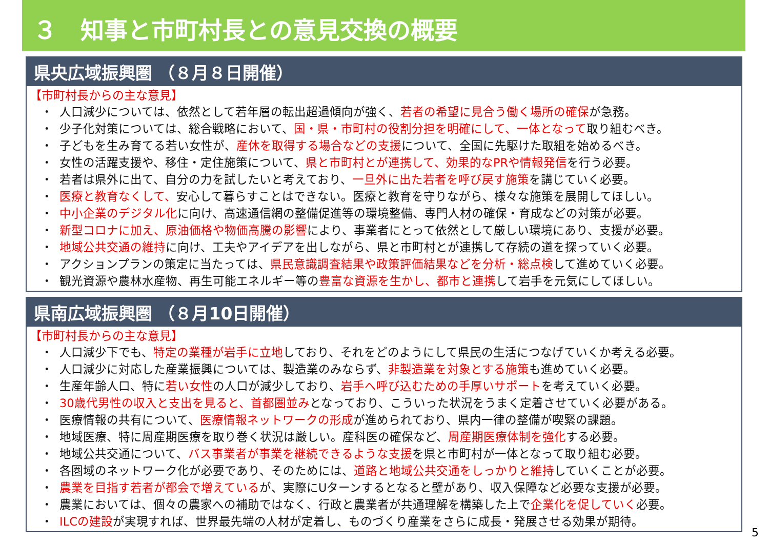３　知事と市町村長との意見交換の概要
県央広域振興圏 （８月８日開催）
【市町村長からの主な意見】
・ 人口減少については、依然として若年層の転出超過傾向が強く、若者の希望に見合う働く場所の確保が急務。
・ 少子化対策については、総合戦略において、国・県・市町村の役割分担を明確にして、一体となって取り組むべき。
・ 子どもを生み育てる若い女性が、産休を取得する場合などの支援について、全国に先駆けた取組を始めるべき。
・ 女性の活躍支援や、移住・定住施策について、県と市町村とが連携して、効果的なPRや情報発信を行う必要。
・ 若者は県外に出て、自分の力を試したいと考えており、一旦外に出た若者を呼び戻す施策を講じていく必要。
・ 医療と教育なくして、安心して暮らすことはできない。医療と教育を守りながら、様々な施策を展開してほしい。
・ 中小企業のデジタル化に向け、高速通信網の整備促進等の環境整備、専門人材の確保・育成などの対策が必要。
・ 新型コロナに加え、原油価格や物価高騰の影響により、事業者にとって依然として厳しい環境にあり、支援が必要。
・ 地域公共交通の維持に向け、工夫やアイデアを出しながら、県と市町村とが連携して存続の道を探っていく必要。
・ アクションプランの策定に当たっては、県民意識調査結果や政策評価結果などを分析・総点検して進めていく必要。
・ 観光資源や農林水産物、再生可能エネルギー等の豊富な資源を生かし、都市と連携して岩手を元気にしてほしい。
県南広域振興圏 （８月10日開催）
【市町村長からの主な意見】
・ 人口減少下でも、特定の業種が岩手に立地しており、それをどのようにして県民の生活につなげていくか考える必要。
・ 人口減少に対応した産業振興については、製造業のみならず、非製造業を対象とする施策も進めていく必要。
・ 生産年齢人口、特に若い女性の人口が減少しており、岩手へ呼び込むための手厚いサポートを考えていく必要。
・ 30歳代男性の収入と支出を見ると、首都圏並みとなっており、こういった状況をうまく定着させていく必要がある。
・ 医療情報の共有について、医療情報ネットワークの形成が進められており、県内一律の整備が喫緊の課題。
・ 地域医療、特に周産期医療を取り巻く状況は厳しい。産科医の確保など、周産期医療体制を強化する必要。
・ 地域公共交通について、バス事業者が事業を継続できるような支援を県と市町村が一体となって取り組む必要。
・ 各圏域のネットワーク化が必要であり、そのためには、道路と地域公共交通をしっかりと維持していくことが必要。
・ 農業を目指す若者が都会で増えているが、実際にUターンするとなると壁があり、収入保障など必要な支援が必要。
・ 農業においては、個々の農家への補助ではなく、行政と農業者が共通理解を構築した上で企業化を促していく必要。
・ ILCの建設が実現すれば、世界最先端の人材が定着し、ものづくり産業をさらに成長・発展させる効果が期待。
5